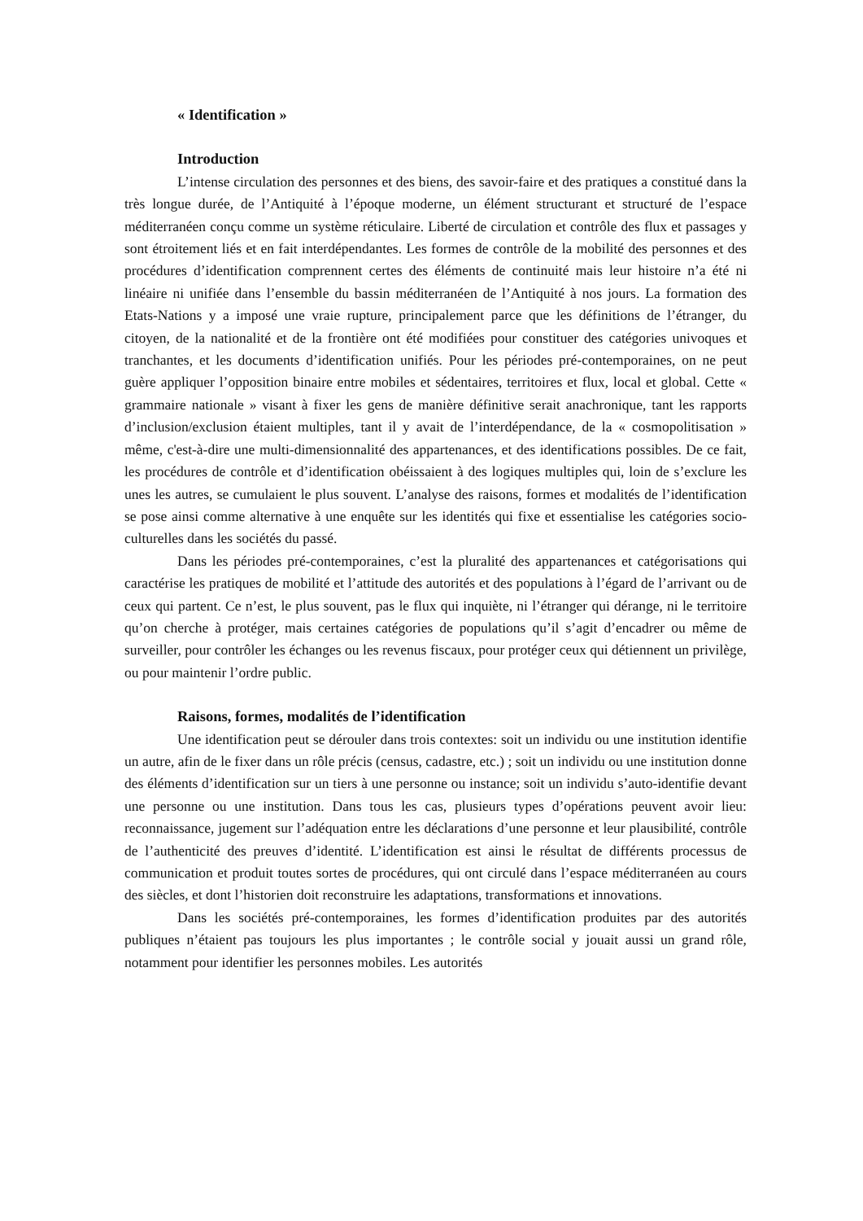« Identification »
Introduction
L’intense circulation des personnes et des biens, des savoir-faire et des pratiques a constitué dans la très longue durée, de l’Antiquité à l’époque moderne, un élément structurant et structuré de l’espace méditerranéen conçu comme un système réticulaire. Liberté de circulation et contrôle des flux et passages y sont étroitement liés et en fait interdépendantes. Les formes de contrôle de la mobilité des personnes et des procédures d’identification comprennent certes des éléments de continuité mais leur histoire n’a été ni linéaire ni unifiée dans l’ensemble du bassin méditerranéen de l’Antiquité à nos jours. La formation des Etats-Nations y a imposé une vraie rupture, principalement parce que les définitions de l’étranger, du citoyen, de la nationalité et de la frontière ont été modifiées pour constituer des catégories univoques et tranchantes, et les documents d’identification unifiés. Pour les périodes pré-contemporaines, on ne peut guère appliquer l’opposition binaire entre mobiles et sédentaires, territoires et flux, local et global. Cette « grammaire nationale » visant à fixer les gens de manière définitive serait anachronique, tant les rapports d’inclusion/exclusion étaient multiples, tant il y avait de l’interdépendance, de la « cosmopolitisation » même, c'est-à-dire une multi-dimensionnalité des appartenances, et des identifications possibles. De ce fait, les procédures de contrôle et d’identification obéissaient à des logiques multiples qui, loin de s’exclure les unes les autres, se cumulaient le plus souvent. L’analyse des raisons, formes et modalités de l’identification se pose ainsi comme alternative à une enquête sur les identités qui fixe et essentialise les catégories socio-culturelles dans les sociétés du passé.
Dans les périodes pré-contemporaines, c’est la pluralité des appartenances et catégorisations qui caractérise les pratiques de mobilité et l’attitude des autorités et des populations à l’égard de l’arrivant ou de ceux qui partent. Ce n’est, le plus souvent, pas le flux qui inquiète, ni l’étranger qui dérange, ni le territoire qu’on cherche à protéger, mais certaines catégories de populations qu’il s’agit d’encadrer ou même de surveiller, pour contrôler les échanges ou les revenus fiscaux, pour protéger ceux qui détiennent un privilège, ou pour maintenir l’ordre public.
Raisons, formes, modalités de l’identification
Une identification peut se dérouler dans trois contextes: soit un individu ou une institution identifie un autre, afin de le fixer dans un rôle précis (census, cadastre, etc.) ; soit un individu ou une institution donne des éléments d’identification sur un tiers à une personne ou instance; soit un individu s’auto-identifie devant une personne ou une institution. Dans tous les cas, plusieurs types d’opérations peuvent avoir lieu: reconnaissance, jugement sur l’adéquation entre les déclarations d’une personne et leur plausibilité, contrôle de l’authenticité des preuves d’identité. L’identification est ainsi le résultat de différents processus de communication et produit toutes sortes de procédures, qui ont circulé dans l’espace méditerranéen au cours des siècles, et dont l’historien doit reconstruire les adaptations, transformations et innovations.
Dans les sociétés pré-contemporaines, les formes d’identification produites par des autorités publiques n’étaient pas toujours les plus importantes ; le contrôle social y jouait aussi un grand rôle, notamment pour identifier les personnes mobiles. Les autorités